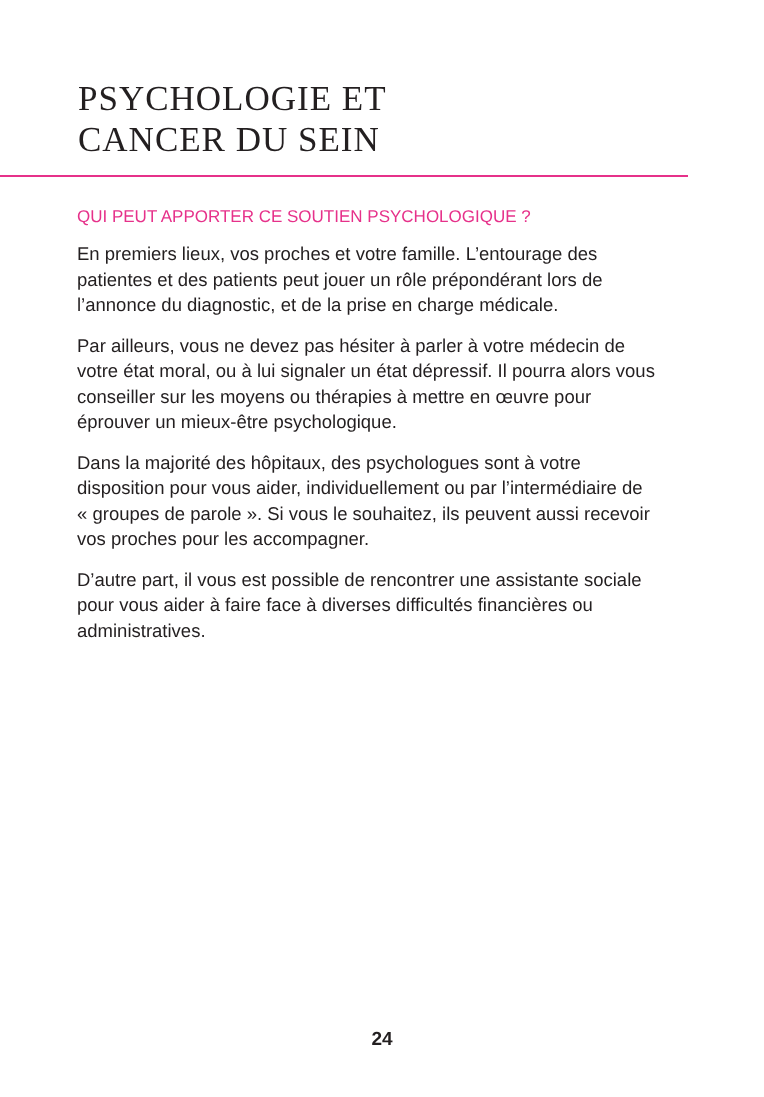PSYCHOLOGIE ET
CANCER DU SEIN
QUI PEUT APPORTER CE SOUTIEN PSYCHOLOGIQUE ?
En premiers lieux, vos proches et votre famille. L’entourage des patientes et des patients peut jouer un rôle prépondérant lors de l’annonce du diagnostic, et de la prise en charge médicale.
Par ailleurs, vous ne devez pas hésiter à parler à votre médecin de votre état moral, ou à lui signaler un état dépressif. Il pourra alors vous conseiller sur les moyens ou thérapies à mettre en œuvre pour éprouver un mieux-être psychologique.
Dans la majorité des hôpitaux, des psychologues sont à votre disposition pour vous aider, individuellement ou par l’intermédiaire de « groupes de parole ». Si vous le souhaitez, ils peuvent aussi recevoir vos proches pour les accompagner.
D’autre part, il vous est possible de rencontrer une assistante sociale pour vous aider à faire face à diverses difficultés financières ou administratives.
24